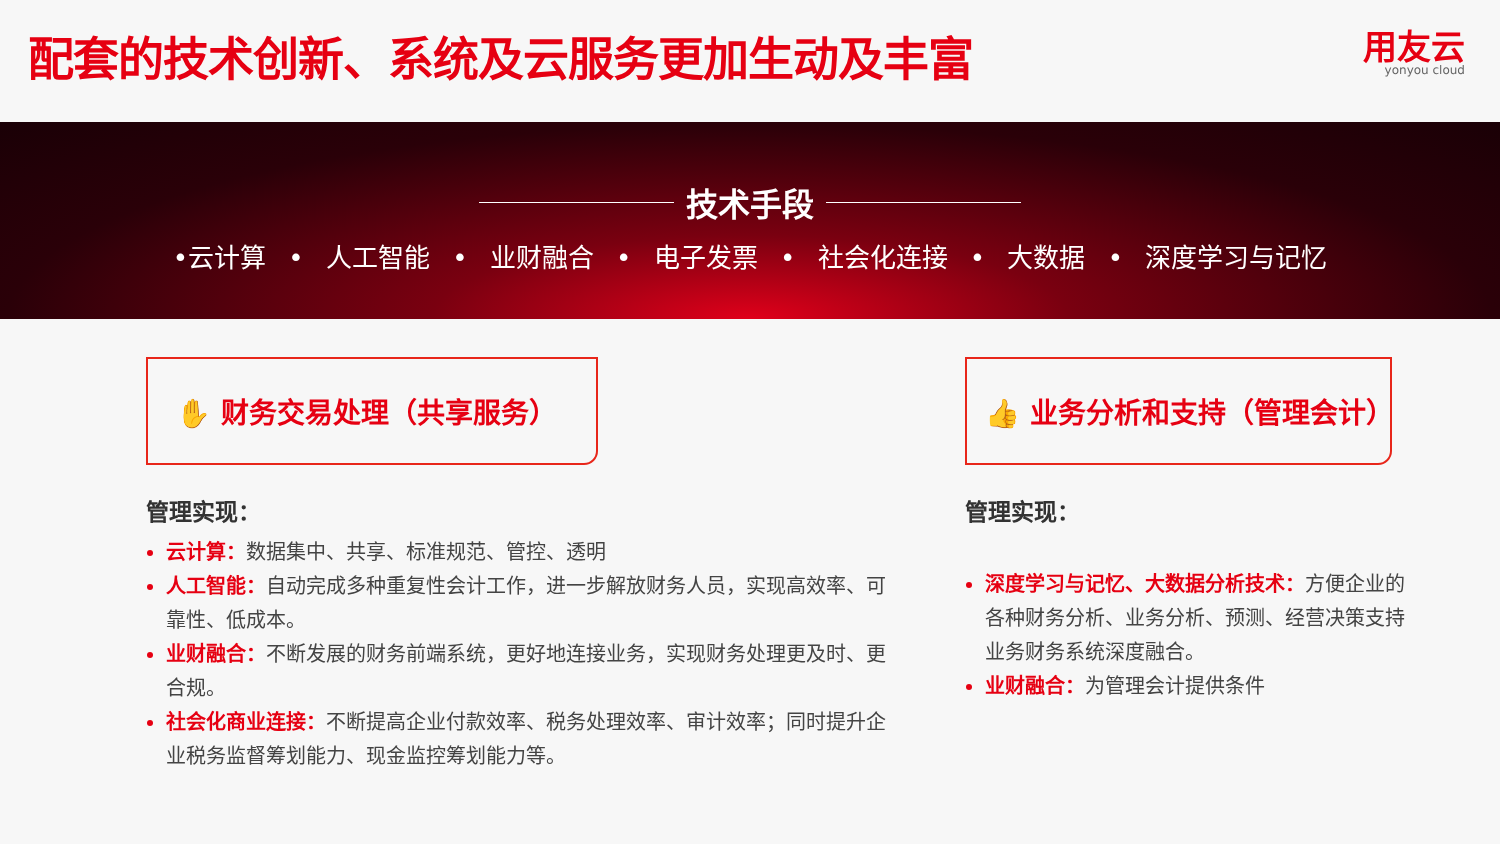配套的技术创新、系统及云服务更加生动及丰富
用友云
yonyou cloud
技术手段
•云计算 • 人工智能 • 业财融合 • 电子发票 • 社会化连接 • 大数据 • 深度学习与记忆
✋ 财务交易处理（共享服务）
管理实现：
云计算：数据集中、共享、标准规范、管控、透明
人工智能：自动完成多种重复性会计工作，进一步解放财务人员，实现高效率、可靠性、低成本。
业财融合：不断发展的财务前端系统，更好地连接业务，实现财务处理更及时、更合规。
社会化商业连接：不断提高企业付款效率、税务处理效率、审计效率；同时提升企业税务监督筹划能力、现金监控筹划能力等。
👍 业务分析和支持（管理会计）
管理实现：
深度学习与记忆、大数据分析技术：方便企业的各种财务分析、业务分析、预测、经营决策支持业务财务系统深度融合。
业财融合：为管理会计提供条件